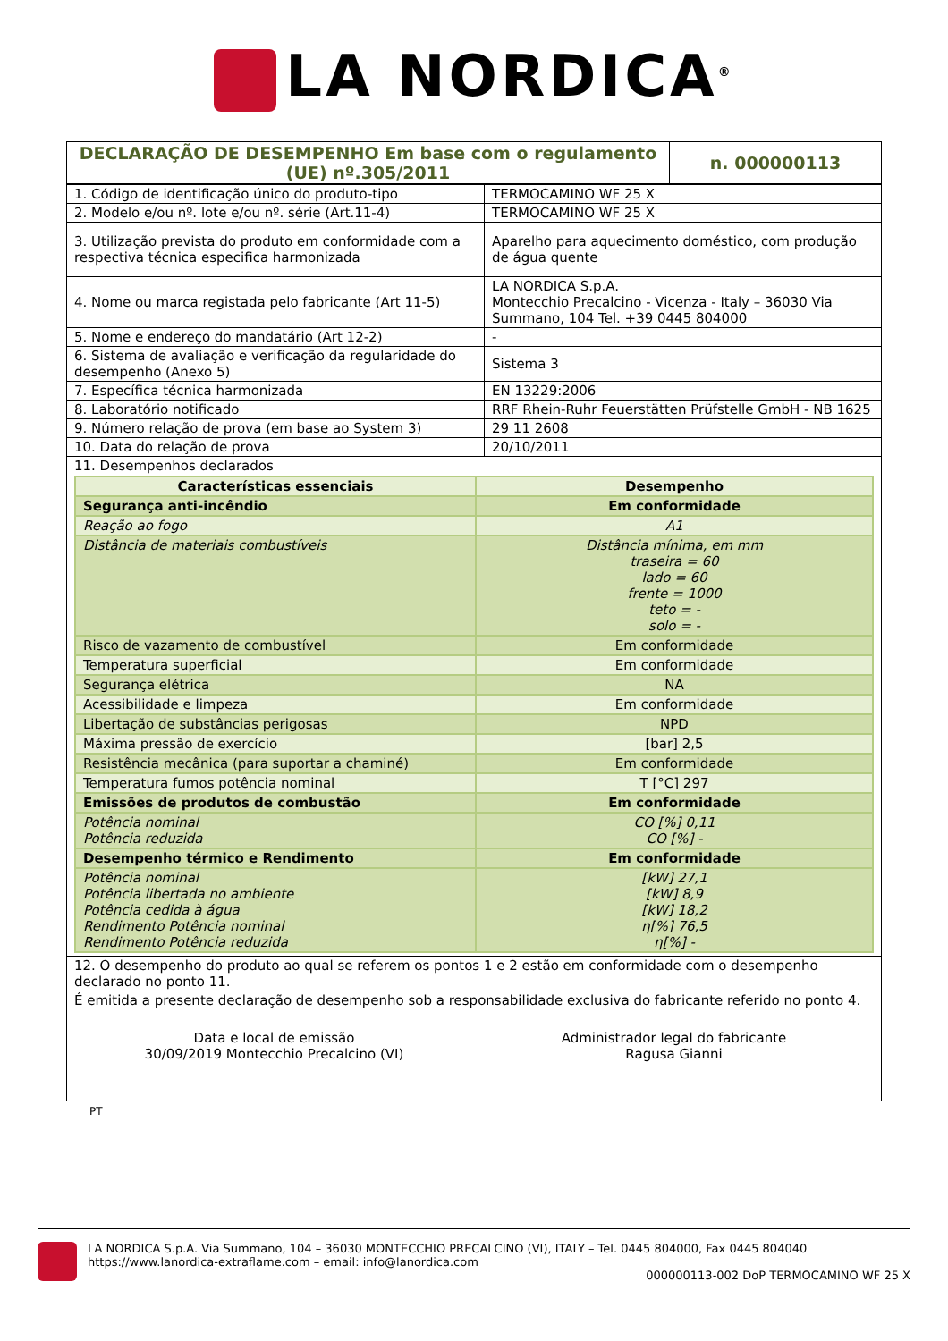LA NORDICA<sup>®</sup>
| DECLARAÇÃO DE DESEMPENHO Em base com o regulamento (UE) nº.305/2011 | n. 000000113 |
| 1. Código de identificação único do produto-tipo | TERMOCAMINO WF 25 X |
| 2. Modelo e/ou nº. lote e/ou nº. série (Art.11-4) | TERMOCAMINO WF 25 X |
| 3. Utilização prevista do produto em conformidade com a respectiva técnica especifica harmonizada | Aparelho para aquecimento doméstico, com produção de água quente |
| 4. Nome ou marca registada pelo fabricante (Art 11-5) | LA NORDICA S.p.A. Montecchio Precalcino - Vicenza - Italy – 36030 Via Summano, 104 Tel. +39 0445 804000 |
| 5. Nome e endereço do mandatário (Art 12-2) | - |
| 6. Sistema de avaliação e verificação da regularidade do desempenho (Anexo 5) | Sistema 3 |
| 7. Específica técnica harmonizada | EN 13229:2006 |
| 8. Laboratório notificado | RRF Rhein-Ruhr Feuerstätten Prüfstelle GmbH - NB 1625 |
| 9. Número relação de prova (em base ao System 3) | 29 11 2608 |
| 10. Data do relação de prova | 20/10/2011 |
| 11. Desempenhos declarados / Características essenciais / Desempenho / / Segurança anti-incêndio / Em conformidade / / Reação ao fogo / A1 / / Distância de materiais combustíveis / Distância mínima, em mm traseira = 60 lado = 60 frente = 1000 teto = - solo = - / / Risco de vazamento de combustível / Em conformidade / / Temperatura superficial / Em conformidade / / Segurança elétrica / NA / / Acessibilidade e limpeza / Em conformidade / / Libertação de substâncias perigosas / NPD / / Máxima pressão de exercício / [bar] 2,5 / / Resistência mecânica (para suportar a chaminé) / Em conformidade / / Temperatura fumos potência nominal / T [°C] 297 / / Emissões de produtos de combustão / Em conformidade / / Potência nominal Potência reduzida / CO [%] 0,11 CO [%] - / / Desempenho térmico e Rendimento / Em conformidade / / Potência nominal Potência libertada no ambiente Potência cedida à água Rendimento Potência nominal Rendimento Potência reduzida / [kW] 27,1 [kW] 8,9 [kW] 18,2 η[%] 76,5 η[%] - / | |
| 12. O desempenho do produto ao qual se referem os pontos 1 e 2 estão em conformidade com o desempenho declarado no ponto 11. | |
| É emitida a presente declaração de desempenho sob a responsabilidade exclusiva do fabricante referido no ponto 4. Data e local de emissão 30/09/2019 Montecchio Precalcino (VI) Administrador legal do fabricante Ragusa Gianni | |
PT
LA NORDICA S.p.A. Via Summano, 104 – 36030 MONTECCHIO PRECALCINO (VI), ITALY – Tel. 0445 804000, Fax 0445 804040
https://www.lanordica-extraflame.com – email: info@lanordica.com
000000113-002 DoP TERMOCAMINO WF 25 X